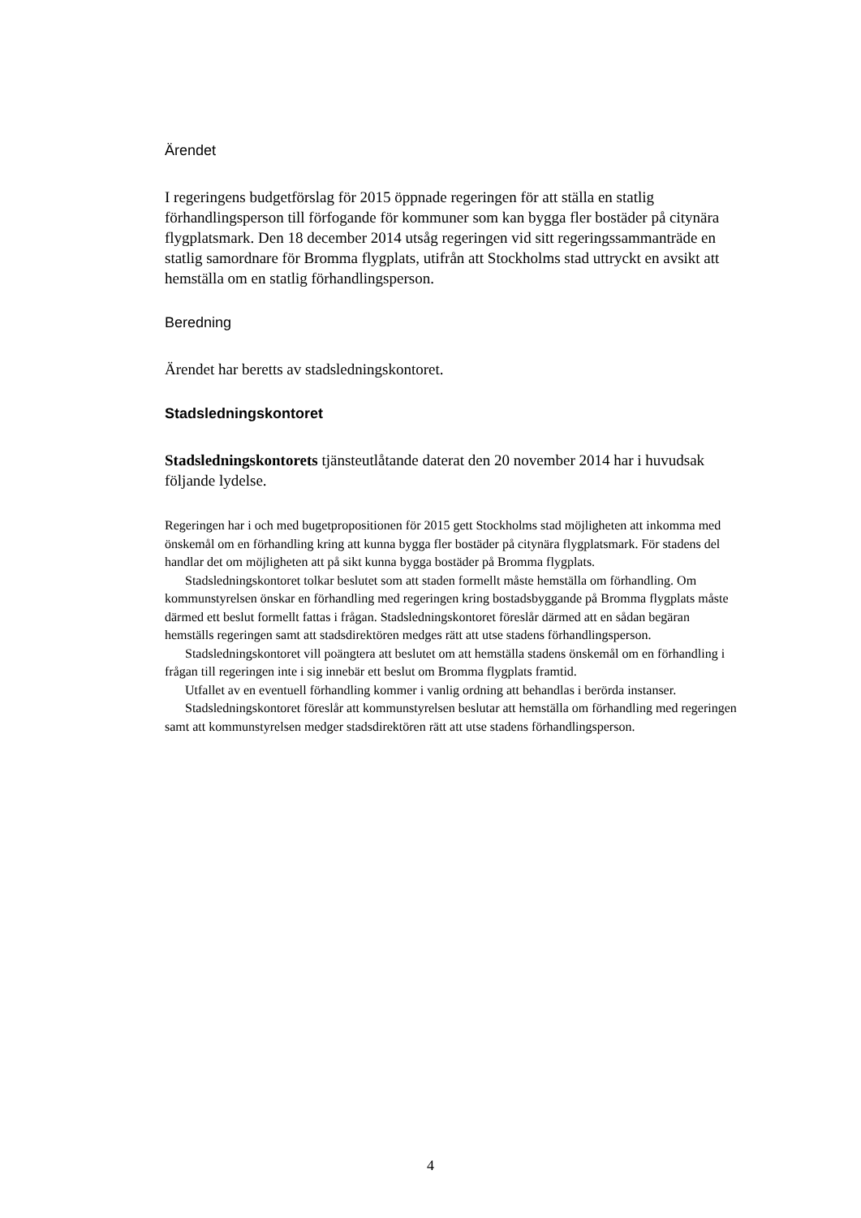Ärendet
I regeringens budgetförslag för 2015 öppnade regeringen för att ställa en statlig förhandlingsperson till förfogande för kommuner som kan bygga fler bostäder på citynära flygplatsmark. Den 18 december 2014 utsåg regeringen vid sitt regeringssammanträde en statlig samordnare för Bromma flygplats, utifrån att Stockholms stad uttryckt en avsikt att hemställa om en statlig förhandlingsperson.
Beredning
Ärendet har beretts av stadsledningskontoret.
Stadsledningskontoret
Stadsledningskontorets tjänsteutlåtande daterat den 20 november 2014 har i huvudsak följande lydelse.
Regeringen har i och med bugetpropositionen för 2015 gett Stockholms stad möjligheten att inkomma med önskemål om en förhandling kring att kunna bygga fler bostäder på citynära flygplatsmark. För stadens del handlar det om möjligheten att på sikt kunna bygga bostäder på Bromma flygplats.
Stadsledningskontoret tolkar beslutet som att staden formellt måste hemställa om förhandling. Om kommunstyrelsen önskar en förhandling med regeringen kring bostadsbyggande på Bromma flygplats måste därmed ett beslut formellt fattas i frågan. Stadsledningskontoret föreslår därmed att en sådan begäran hemställs regeringen samt att stadsdirektören medges rätt att utse stadens förhandlingsperson.
Stadsledningskontoret vill poängtera att beslutet om att hemställa stadens önskemål om en förhandling i frågan till regeringen inte i sig innebär ett beslut om Bromma flygplats framtid.
Utfallet av en eventuell förhandling kommer i vanlig ordning att behandlas i berörda instanser.
Stadsledningskontoret föreslår att kommunstyrelsen beslutar att hemställa om förhandling med regeringen samt att kommunstyrelsen medger stadsdirektören rätt att utse stadens förhandlingsperson.
4